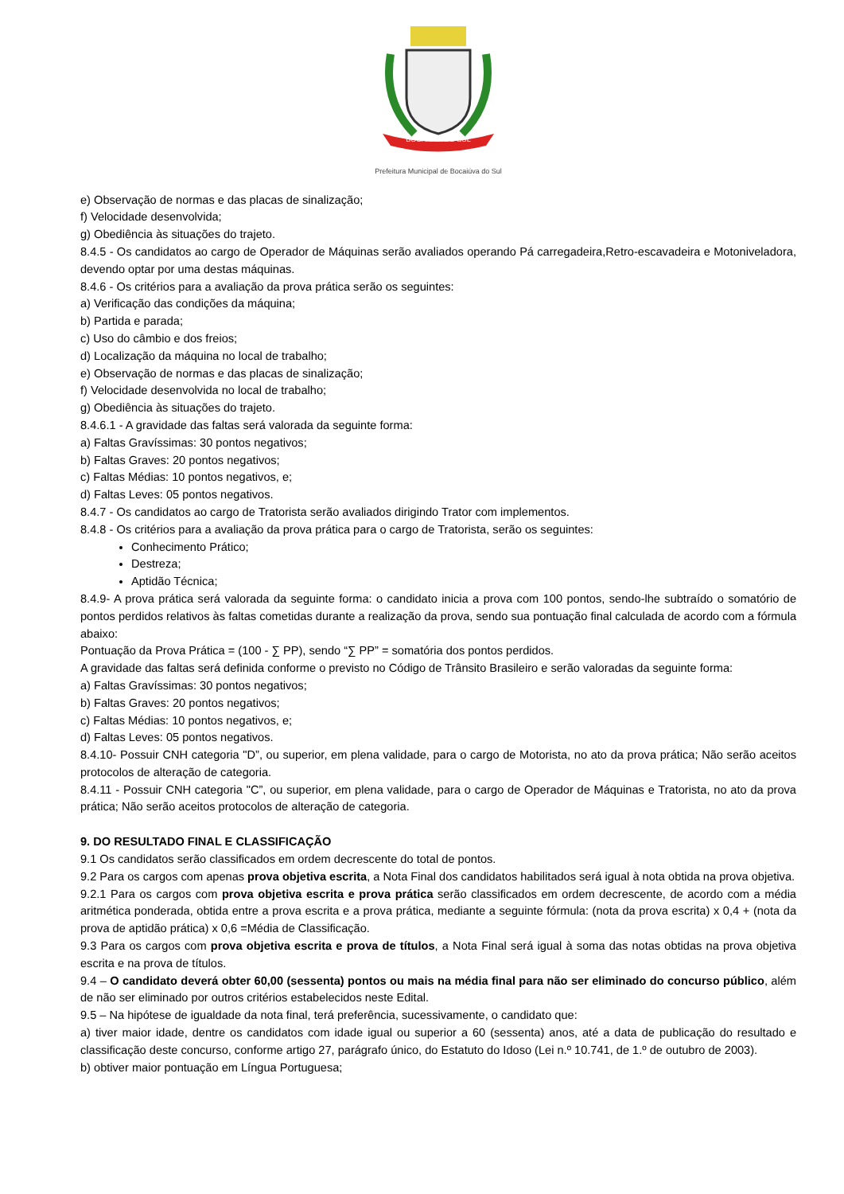BOCAIÚVA DO SUL
Prefeitura Municipal de Bocaiúva do Sul
e) Observação de normas e das placas de sinalização;
f) Velocidade desenvolvida;
g) Obediência às situações do trajeto.
8.4.5 - Os candidatos ao cargo de Operador de Máquinas serão avaliados operando Pá carregadeira,Retro-escavadeira e Motoniveladora, devendo optar por uma destas máquinas.
8.4.6 - Os critérios para a avaliação da prova prática serão os seguintes:
a) Verificação das condições da máquina;
b) Partida e parada;
c) Uso do câmbio e dos freios;
d) Localização da máquina no local de trabalho;
e) Observação de normas e das placas de sinalização;
f) Velocidade desenvolvida no local de trabalho;
g) Obediência às situações do trajeto.
8.4.6.1 - A gravidade das faltas será valorada da seguinte forma:
a) Faltas Gravíssimas: 30 pontos negativos;
b) Faltas Graves: 20 pontos negativos;
c) Faltas Médias: 10 pontos negativos, e;
d) Faltas Leves: 05 pontos negativos.
8.4.7 - Os candidatos ao cargo de Tratorista serão avaliados dirigindo Trator com implementos.
8.4.8 - Os critérios para a avaliação da prova prática para o cargo de Tratorista, serão os seguintes:
Conhecimento Prático;
Destreza;
Aptidão Técnica;
8.4.9- A prova prática será valorada da seguinte forma: o candidato inicia a prova com 100 pontos, sendo-lhe subtraído o somatório de pontos perdidos relativos às faltas cometidas durante a realização da prova, sendo sua pontuação final calculada de acordo com a fórmula abaixo:
Pontuação da Prova Prática = (100 - ∑ PP), sendo “∑ PP” = somatória dos pontos perdidos.
A gravidade das faltas será definida conforme o previsto no Código de Trânsito Brasileiro e serão valoradas da seguinte forma:
a) Faltas Gravíssimas: 30 pontos negativos;
b) Faltas Graves: 20 pontos negativos;
c) Faltas Médias: 10 pontos negativos, e;
d) Faltas Leves: 05 pontos negativos.
8.4.10- Possuir CNH categoria "D”, ou superior, em plena validade, para o cargo de Motorista, no ato da prova prática; Não serão aceitos protocolos de alteração de categoria.
8.4.11 - Possuir CNH categoria "C”, ou superior, em plena validade, para o cargo de Operador de Máquinas e Tratorista, no ato da prova prática; Não serão aceitos protocolos de alteração de categoria.
9. DO RESULTADO FINAL E CLASSIFICAÇÃO
9.1 Os candidatos serão classificados em ordem decrescente do total de pontos.
9.2 Para os cargos com apenas prova objetiva escrita, a Nota Final dos candidatos habilitados será igual à nota obtida na prova objetiva.
9.2.1 Para os cargos com prova objetiva escrita e prova prática serão classificados em ordem decrescente, de acordo com a média aritmética ponderada, obtida entre a prova escrita e a prova prática, mediante a seguinte fórmula: (nota da prova escrita) x 0,4 + (nota da prova de aptidão prática) x 0,6 =Média de Classificação.
9.3 Para os cargos com prova objetiva escrita e prova de títulos, a Nota Final será igual à soma das notas obtidas na prova objetiva escrita e na prova de títulos.
9.4 – O candidato deverá obter 60,00 (sessenta) pontos ou mais na média final para não ser eliminado do concurso público, além de não ser eliminado por outros critérios estabelecidos neste Edital.
9.5 – Na hipótese de igualdade da nota final, terá preferência, sucessivamente, o candidato que:
a) tiver maior idade, dentre os candidatos com idade igual ou superior a 60 (sessenta) anos, até a data de publicação do resultado e classificação deste concurso, conforme artigo 27, parágrafo único, do Estatuto do Idoso (Lei n.º 10.741, de 1.º de outubro de 2003).
b) obtiver maior pontuação em Língua Portuguesa;